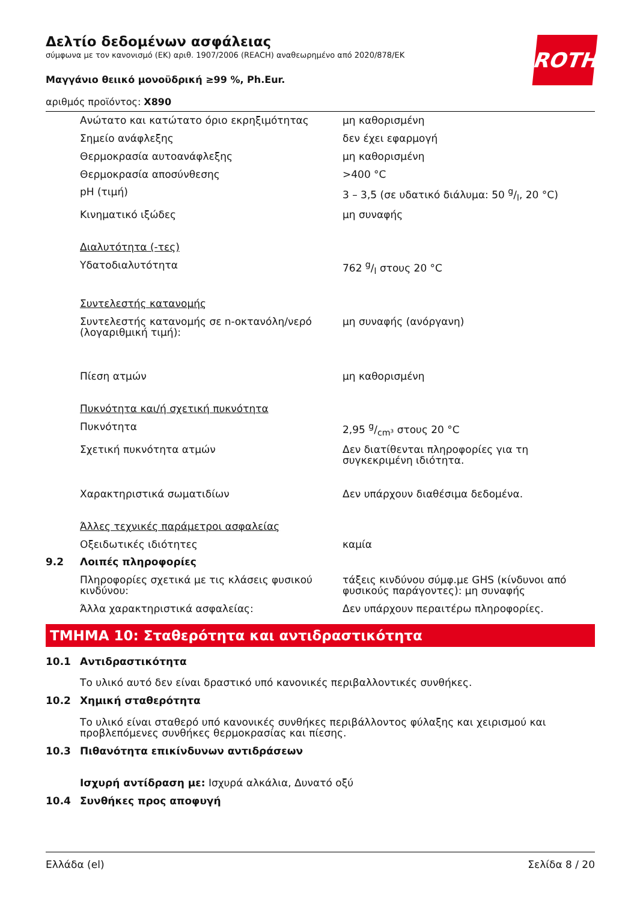ROTH
Δελτίο δεδομένων ασφάλειας
σύμφωνα με τον κανονισμό (ΕΚ) αριθ. 1907/2006 (REACH) αναθεωρημένο από 2020/878/ΕΚ
Μαγγάνιο θειικό μονοϋδρική ≥99 %, Ph.Eur.
αριθμός προϊόντος: X890
| | Ανώτατο και κατώτατο όριο εκρηξιμότητας | μη καθορισμένη |
| | Σημείο ανάφλεξης | δεν έχει εφαρμογή |
| | Θερμοκρασία αυτοανάφλεξης | μη καθορισμένη |
| | Θερμοκρασία αποσύνθεσης | >400 °C |
| | pH (τιμή) | 3 – 3,5 (σε υδατικό διάλυμα: 50 g/l, 20 °C) |
| | Κινηματικό ιξώδες | μη συναφής |
| | Διαλυτότητα (-τες) | |
| | Υδατοδιαλυτότητα | 762 g/l στους 20 °C |
| | Συντελεστής κατανομής | |
| | Συντελεστής κατανομής σε n-οκτανόλη/νερό (λογαριθμική τιμή): | μη συναφής (ανόργανη) |
| | Πίεση ατμών | μη καθορισμένη |
| | Πυκνότητα και/ή σχετική πυκνότητα | |
| | Πυκνότητα | 2,95 g/cm³ στους 20 °C |
| | Σχετική πυκνότητα ατμών | Δεν διατίθενται πληροφορίες για τη συγκεκριμένη ιδιότητα. |
| | Χαρακτηριστικά σωματιδίων | Δεν υπάρχουν διαθέσιμα δεδομένα. |
| | Άλλες τεχνικές παράμετροι ασφαλείας | |
| | Οξειδωτικές ιδιότητες | καμία |
| 9.2 | Λοιπές πληροφορίες | |
| | Πληροφορίες σχετικά με τις κλάσεις φυσικού κινδύνου: | τάξεις κινδύνου σύμφ.με GHS (κίνδυνοι από φυσικούς παράγοντες): μη συναφής |
| | Άλλα χαρακτηριστικά ασφαλείας: | Δεν υπάρχουν περαιτέρω πληροφορίες. |
ΤΜΗΜΑ 10: Σταθερότητα και αντιδραστικότητα
| 10.1 | Αντιδραστικότητα Το υλικό αυτό δεν είναι δραστικό υπό κανονικές περιβαλλοντικές συνθήκες. |
| 10.2 | Χημική σταθερότητα Το υλικό είναι σταθερό υπό κανονικές συνθήκες περιβάλλοντος φύλαξης και χειρισμού και προβλεπόμενες συνθήκες θερμοκρασίας και πίεσης. |
| 10.3 | Πιθανότητα επικίνδυνων αντιδράσεων Ισχυρή αντίδραση με: Ισχυρά αλκάλια, Δυνατό οξύ |
| 10.4 | Συνθήκες προς αποφυγή |
Ελλάδα (el) Σελίδα 8 / 20